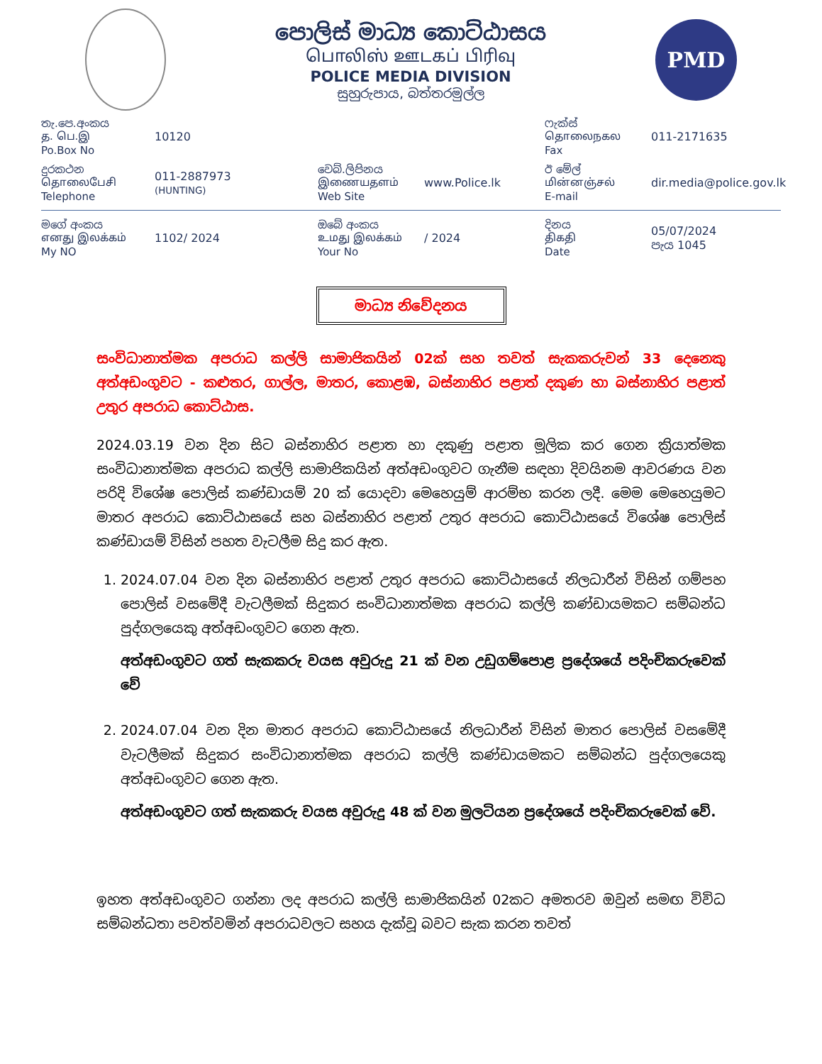පොලිස් මාධ්‍ය කොට්ඨාසය
பொலிஸ் ஊடகப் பிரிவு
POLICE MEDIA DIVISION
සුහුරුපාය, බත්තරමුල්ල
PMD
තැ.පෙ.අංකය
த. பெ.இ
Po.Box No
10120
ෆැක්ස්
தொலைநகல
Fax
011-2171635
දුරකථන
தொலைபேசி
Telephone
011-2887973
(HUNTING)
වෙබ්.ලිපිනය
இணையதளம்
Web Site
www.Police.lk
ඊ මේල්
மின்னஞ்சல்
E-mail
dir.media@police.gov.lk
මගේ අංකය
எனது இலக்கம்
My NO
1102/ 2024
ඔබේ අංකය
உமது இலக்கம்
Your No
/ 2024
දිනය
திகதி
Date
05/07/2024
පැය 1045
මාධ්‍ය නිවේදනය
සංවිධානාත්මක අපරාධ කල්ලි සාමාජිකයින් 02ක් සහ තවත් සැකකරුවන් 33 දෙනෙකු අත්අඩංගුවට - කළුතර, ගාල්ල, මාතර, කොළඹ, බස්නාහිර පළාත් දකුණ හා බස්නාහිර පළාත් උතුර අපරාධ කොට්ඨාස.
2024.03.19 වන දින සිට බස්නාහිර පළාත හා දකුණු පළාත මූලික කර ගෙන ක්‍රියාත්මක සංවිධානාත්මක අපරාධ කල්ලි සාමාජිකයින් අත්අඩංගුවට ගැනීම සඳහා දිවයිනම ආවරණය වන පරිදි විශේෂ පොලිස් කණ්ඩායම් 20 ක් යොදවා මෙහෙයුම් ආරම්භ කරන ලදී. මෙම මෙහෙයුමට මාතර අපරාධ කොට්ඨාසයේ සහ බස්නාහිර පළාත් උතුර අපරාධ කොට්ඨාසයේ විශේෂ පොලිස් කණ්ඩායම් විසින් පහත වැටලීම සිදු කර ඇත.
1. 2024.07.04 වන දින බස්නාහිර පළාත් උතුර අපරාධ කොට්ඨාසයේ නිලධාරීන් විසින් ගම්පහ පොලිස් වසමේදී වැටලීමක් සිදුකර සංවිධානාත්මක අපරාධ කල්ලි කණ්ඩායමකට සම්බන්ධ පුද්ගලයෙකු අත්අඩංගුවට ගෙන ඇත.
අත්අඩංගුවට ගත් සැකකරු වයස අවුරුදු 21 ක් වන උඩුගම්පොළ ප්‍රදේශයේ පදිංචිකරුවෙක් වේ
2. 2024.07.04 වන දින මාතර අපරාධ කොට්ඨාසයේ නිලධාරීන් විසින් මාතර පොලිස් වසමේදී වැටලීමක් සිදුකර සංවිධානාත්මක අපරාධ කල්ලි කණ්ඩායමකට සම්බන්ධ පුද්ගලයෙකු අත්අඩංගුවට ගෙන ඇත.
අත්අඩංගුවට ගත් සැකකරු වයස අවුරුදු 48 ක් වන මුලටියන ප්‍රදේශයේ පදිංචිකරුවෙක් වේ.
ඉහත අත්අඩංගුවට ගන්නා ලද අපරාධ කල්ලි සාමාජිකයින් 02කට අමතරව ඔවුන් සමඟ විවිධ සම්බන්ධතා පවත්වමින් අපරාධවලට සහය දැක්වූ බවට සැක කරන තවත්